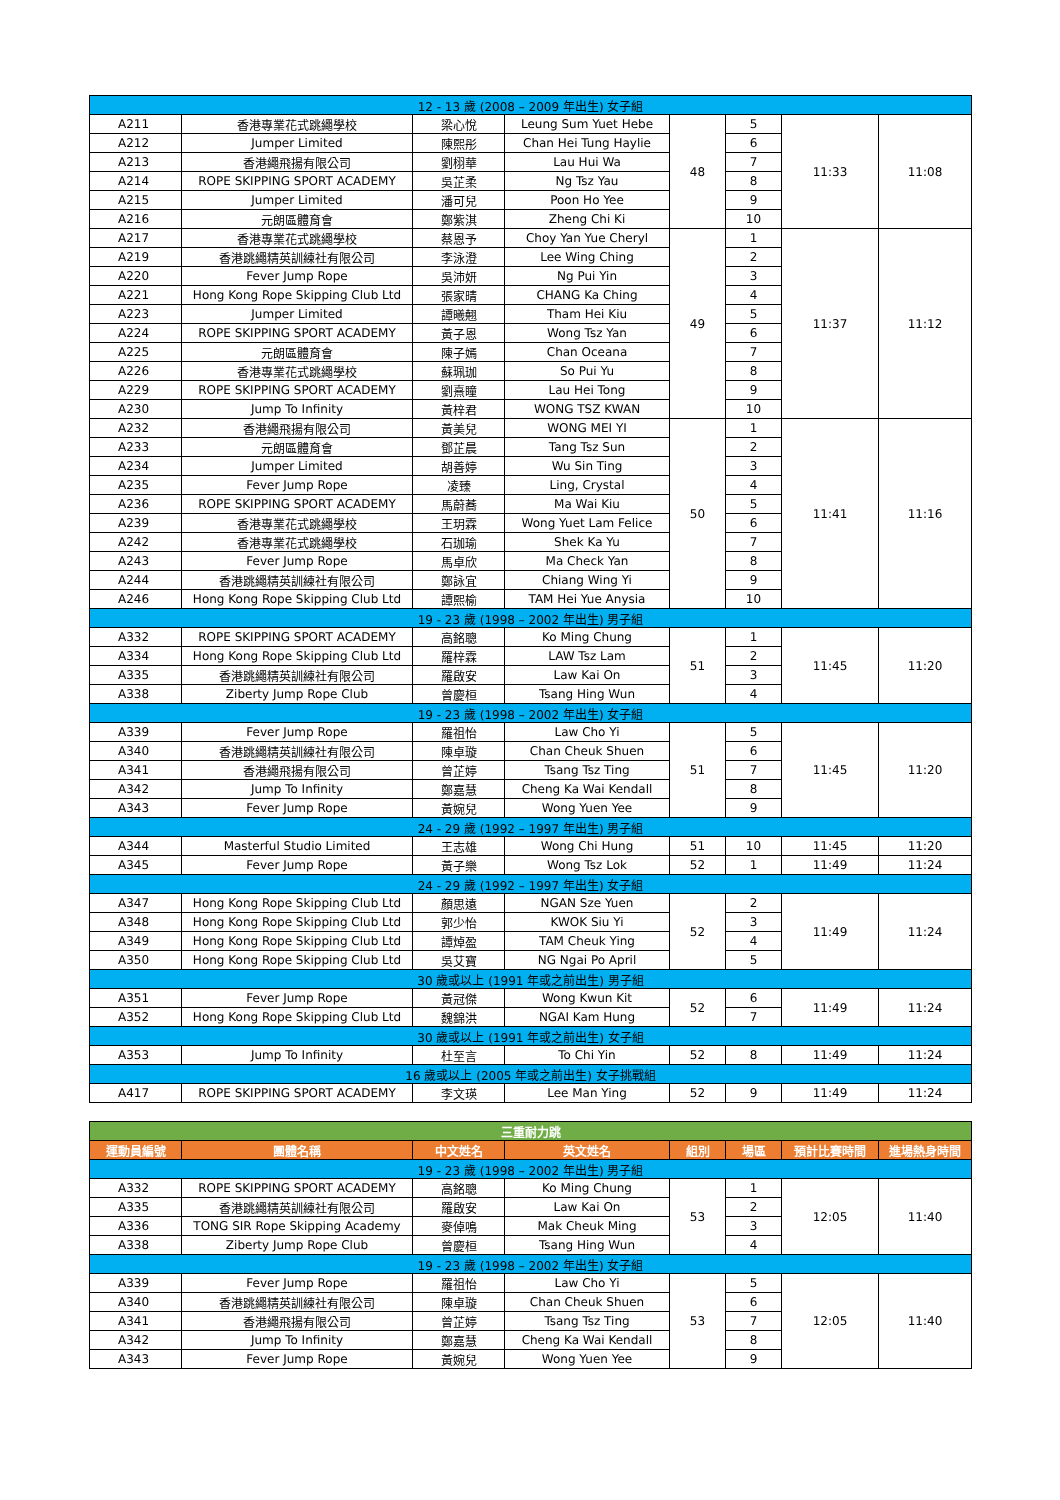| 12 - 13 歲 (2008 – 2009 年出生) 女子組 | | | | | | | |
| A211 | 香港專業花式跳繩學校 | 梁心悅 | Leung Sum Yuet Hebe | 48 | 5 | 11:33 | 11:08 |
| A212 | Jumper Limited | 陳熙彤 | Chan Hei Tung Haylie | | 6 | | |
| A213 | 香港繩飛揚有限公司 | 劉栩華 | Lau Hui Wa | | 7 | | |
| A214 | ROPE SKIPPING SPORT ACADEMY | 吳芷柔 | Ng Tsz Yau | | 8 | | |
| A215 | Jumper Limited | 潘可兒 | Poon Ho Yee | | 9 | | |
| A216 | 元朗區體育會 | 鄭紫淇 | Zheng Chi Ki | | 10 | | |
| A217 | 香港專業花式跳繩學校 | 蔡恩予 | Choy Yan Yue Cheryl | 49 | 1 | 11:37 | 11:12 |
| A219 | 香港跳繩精英訓練社有限公司 | 李泳澄 | Lee Wing Ching | | 2 | | |
| A220 | Fever Jump Rope | 吳沛妍 | Ng Pui Yin | | 3 | | |
| A221 | Hong Kong Rope Skipping Club Ltd | 張家晴 | CHANG Ka Ching | | 4 | | |
| A223 | Jumper Limited | 譚曦翹 | Tham Hei Kiu | | 5 | | |
| A224 | ROPE SKIPPING SPORT ACADEMY | 黃子恩 | Wong Tsz Yan | | 6 | | |
| A225 | 元朗區體育會 | 陳子嫣 | Chan Oceana | | 7 | | |
| A226 | 香港專業花式跳繩學校 | 蘇珮珈 | So Pui Yu | | 8 | | |
| A229 | ROPE SKIPPING SPORT ACADEMY | 劉熹瞳 | Lau Hei Tong | | 9 | | |
| A230 | Jump To Infinity | 黃梓君 | WONG TSZ KWAN | | 10 | | |
| A232 | 香港繩飛揚有限公司 | 黃美兒 | WONG MEI YI | 50 | 1 | 11:41 | 11:16 |
| A233 | 元朗區體育會 | 鄧芷晨 | Tang Tsz Sun | | 2 | | |
| A234 | Jumper Limited | 胡善婷 | Wu Sin Ting | | 3 | | |
| A235 | Fever Jump Rope | 凌臻 | Ling, Crystal | | 4 | | |
| A236 | ROPE SKIPPING SPORT ACADEMY | 馬蔚蕎 | Ma Wai Kiu | | 5 | | |
| A239 | 香港專業花式跳繩學校 | 王玥霖 | Wong Yuet Lam Felice | | 6 | | |
| A242 | 香港專業花式跳繩學校 | 石珈瑜 | Shek Ka Yu | | 7 | | |
| A243 | Fever Jump Rope | 馬卓欣 | Ma Check Yan | | 8 | | |
| A244 | 香港跳繩精英訓練社有限公司 | 鄭詠宜 | Chiang Wing Yi | | 9 | | |
| A246 | Hong Kong Rope Skipping Club Ltd | 譚熙榆 | TAM Hei Yue Anysia | | 10 | | |
| 19 - 23 歲 (1998 – 2002 年出生) 男子組 | | | | | | | |
| A332 | ROPE SKIPPING SPORT ACADEMY | 高銘聰 | Ko Ming Chung | 51 | 1 | 11:45 | 11:20 |
| A334 | Hong Kong Rope Skipping Club Ltd | 羅梓霖 | LAW Tsz Lam | | 2 | | |
| A335 | 香港跳繩精英訓練社有限公司 | 羅啟安 | Law Kai On | | 3 | | |
| A338 | Ziberty Jump Rope Club | 曾慶桓 | Tsang Hing Wun | | 4 | | |
| 19 - 23 歲 (1998 – 2002 年出生) 女子組 | | | | | | | |
| A339 | Fever Jump Rope | 羅祖怡 | Law Cho Yi | 51 | 5 | 11:45 | 11:20 |
| A340 | 香港跳繩精英訓練社有限公司 | 陳卓璇 | Chan Cheuk Shuen | | 6 | | |
| A341 | 香港繩飛揚有限公司 | 曾芷婷 | Tsang Tsz Ting | | 7 | | |
| A342 | Jump To Infinity | 鄭嘉慧 | Cheng Ka Wai Kendall | | 8 | | |
| A343 | Fever Jump Rope | 黃婉兒 | Wong Yuen Yee | | 9 | | |
| 24 - 29 歲 (1992 – 1997 年出生) 男子組 | | | | | | | |
| A344 | Masterful Studio Limited | 王志雄 | Wong Chi Hung | 51 | 10 | 11:45 | 11:20 |
| A345 | Fever Jump Rope | 黃子樂 | Wong Tsz Lok | 52 | 1 | 11:49 | 11:24 |
| 24 - 29 歲 (1992 – 1997 年出生) 女子組 | | | | | | | |
| A347 | Hong Kong Rope Skipping Club Ltd | 顏思遠 | NGAN Sze Yuen | 52 | 2 | 11:49 | 11:24 |
| A348 | Hong Kong Rope Skipping Club Ltd | 郭少怡 | KWOK Siu Yi | | 3 | | |
| A349 | Hong Kong Rope Skipping Club Ltd | 譚焯盈 | TAM Cheuk Ying | | 4 | | |
| A350 | Hong Kong Rope Skipping Club Ltd | 吳艾寶 | NG Ngai Po April | | 5 | | |
| 30 歲或以上 (1991 年或之前出生) 男子組 | | | | | | | |
| A351 | Fever Jump Rope | 黃冠傑 | Wong Kwun Kit | 52 | 6 | 11:49 | 11:24 |
| A352 | Hong Kong Rope Skipping Club Ltd | 魏錦洪 | NGAI Kam Hung | | 7 | | |
| 30 歲或以上 (1991 年或之前出生) 女子組 | | | | | | | |
| A353 | Jump To Infinity | 杜至言 | To Chi Yin | 52 | 8 | 11:49 | 11:24 |
| 16 歲或以上 (2005 年或之前出生) 女子挑戰組 | | | | | | | |
| A417 | ROPE SKIPPING SPORT ACADEMY | 李文瑛 | Lee Man Ying | 52 | 9 | 11:49 | 11:24 |
| 三重耐力跳 | | | | | | | |
| --- | --- | --- | --- | --- | --- | --- | --- |
| 運動員編號 | 團體名稱 | 中文姓名 | 英文姓名 | 組別 | 場區 | 預計比賽時間 | 進場熱身時間 |
| 19 - 23 歲 (1998 – 2002 年出生) 男子組 | | | | | | | |
| A332 | ROPE SKIPPING SPORT ACADEMY | 高銘聰 | Ko Ming Chung | 53 | 1 | 12:05 | 11:40 |
| A335 | 香港跳繩精英訓練社有限公司 | 羅啟安 | Law Kai On | | 2 | | |
| A336 | TONG SIR Rope Skipping Academy | 麥倬鳴 | Mak Cheuk Ming | | 3 | | |
| A338 | Ziberty Jump Rope Club | 曾慶桓 | Tsang Hing Wun | | 4 | | |
| 19 - 23 歲 (1998 – 2002 年出生) 女子組 | | | | | | | |
| A339 | Fever Jump Rope | 羅祖怡 | Law Cho Yi | 53 | 5 | 12:05 | 11:40 |
| A340 | 香港跳繩精英訓練社有限公司 | 陳卓璇 | Chan Cheuk Shuen | | 6 | | |
| A341 | 香港繩飛揚有限公司 | 曾芷婷 | Tsang Tsz Ting | | 7 | | |
| A342 | Jump To Infinity | 鄭嘉慧 | Cheng Ka Wai Kendall | | 8 | | |
| A343 | Fever Jump Rope | 黃婉兒 | Wong Yuen Yee | | 9 | | |